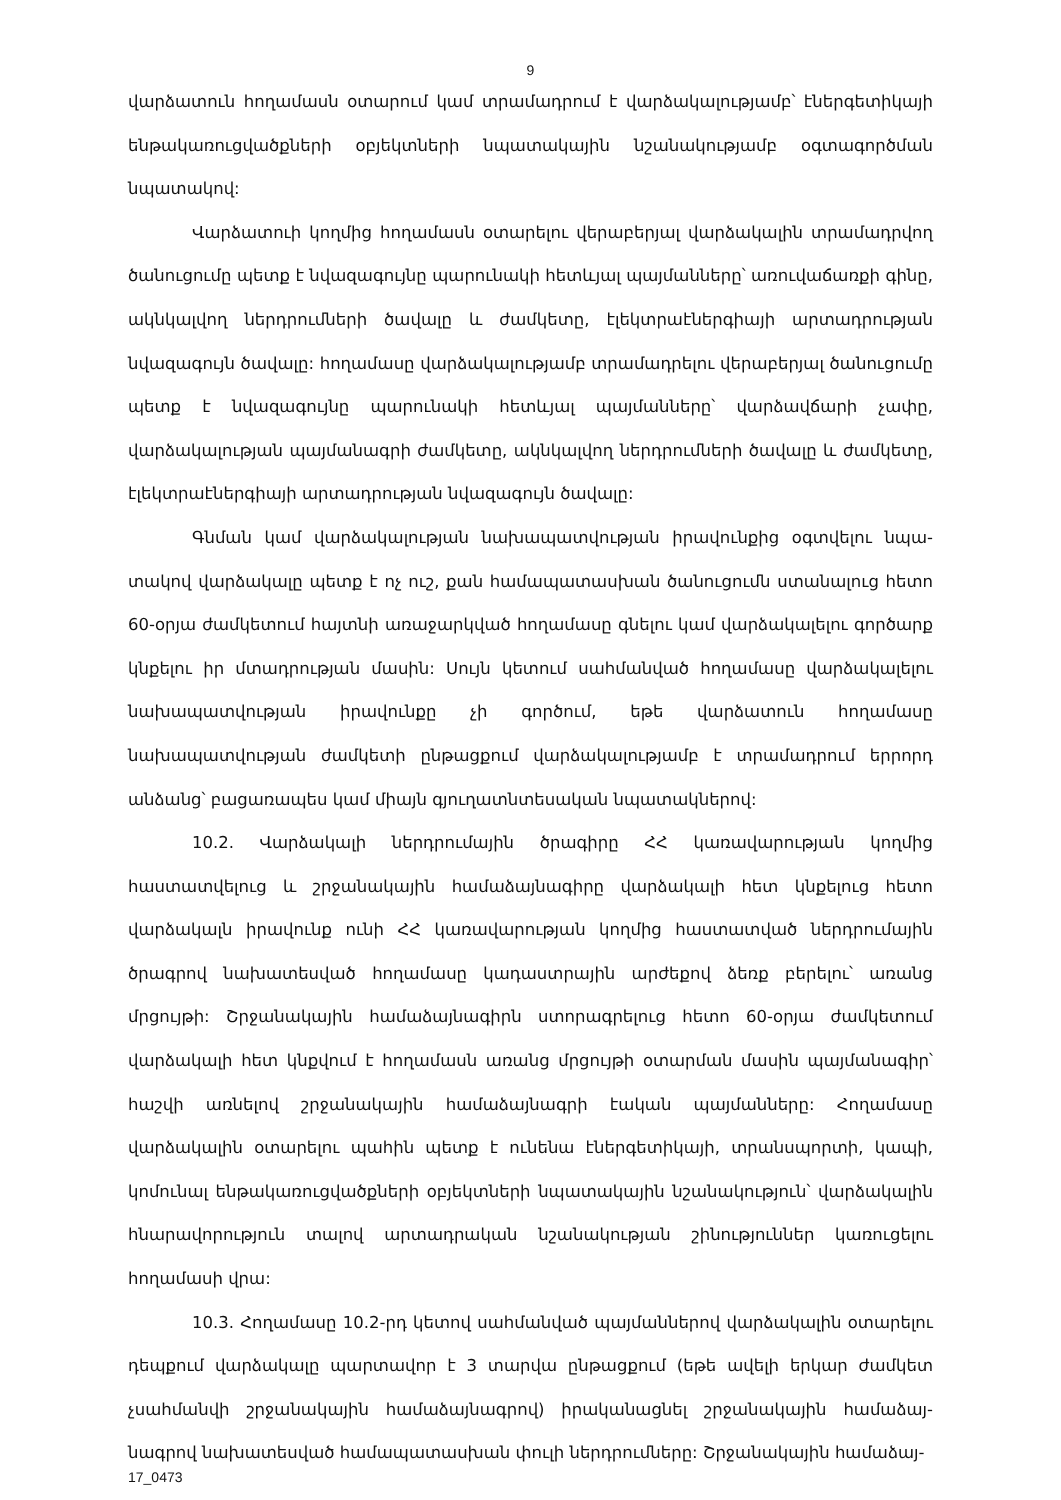9
վարձատուն հողամասն օտարում կամ տրամադրում է վարձակալությամբ՝ էներգե­տիկայի ենթակառուցվածքների օբյեկտների նպատակային նշանակությամբ օգտագործման նպատակով:
Վարձատուի կողմից հողամասն օտարելու վերաբերյալ վարձակալին տրամադրվող ծանուցումը պետք է նվազագույնը պարունակի հետևյալ պայմանները՝ առուվաճառքի գինը, ակնկալվող ներդրումների ծավալը և ժամկետը, էլեկտրաէներգիայի արտա­դրության նվազագույն ծավալը: հողամասը վարձակալությամբ տրամադրելու վերա­բերյալ ծանուցումը պետք է նվազագույնը պարունակի հետևյալ պայմանները՝ վար­ձավճարի չափը, վարձակալության պայմանագրի ժամկետը, ակնկալվող ներդրումների ծավալը և ժամկետը, էլեկտրաէներգիայի արտադրության նվազագույն ծավալը:
Գնման կամ վարձակալության նախապատվության իրավունքից օգտվելու նպա­տակով վարձակալը պետք է ոչ ուշ, քան համապատասխան ծանուցումն ստանալուց հետո 60-օրյա ժամկետում հայտնի առաջարկված հողամասը գնելու կամ վարձակալելու գործարք կնքելու իր մտադրության մասին: Սույն կետում սահմանված հողամասը վարձակալելու նախապատվության իրավունքը չի գործում, եթե վարձատուն հողամասը նախապատվության ժամկետի ընթացքում վարձակալությամբ է տրամադրում երրորդ անձանց՝ բացառապես կամ միայն գյուղատնտեսական նպատակներով:
10.2. Վարձակալի ներդրումային ծրագիրը ՀՀ կառավարության կողմից հաստատվելուց և շրջանակային համաձայնագիրը վարձակալի հետ կնքելուց հետո վարձակալն իրավունք ունի ՀՀ կառավարության կողմից հաստատված ներդրումային ծրագրով նախատեսված հողամասը կադաստրային արժեքով ձեռք բերելու՝ առանց մրցույթի: Շրջանակային համաձայնագիրն ստորագրելուց հետո 60-օրյա ժամկետում վարձակալի հետ կնքվում է հողամասն առանց մրցույթի օտարման մասին պայմանագիր՝ հաշվի առնելով շրջանակային համաձայնագրի էական պայմանները: Հողամասը վարձակալին օտարելու պահին պետք է ունենա էներգետիկայի, տրանսպորտի, կապի, կոմունալ ենթակառուցվածքների օբյեկտների նպատակային նշանակություն՝ վարձա­կալին հնարավորություն տալով արտադրական նշանակության շինություններ կառուցելու հողամասի վրա:
10.3. Հողամասը 10.2-րդ կետով սահմանված պայմաններով վարձակալին օտարելու դեպքում վարձակալը պարտավոր է 3 տարվա ընթացքում (եթե ավելի երկար ժամկետ չսահմանվի շրջանակային համաձայնագրով) իրականացնել շրջանակային համաձայ­նագրով նախատեսված համապատասխան փուլի ներդրումները: Շրջանակային համաձայ-
17_0473